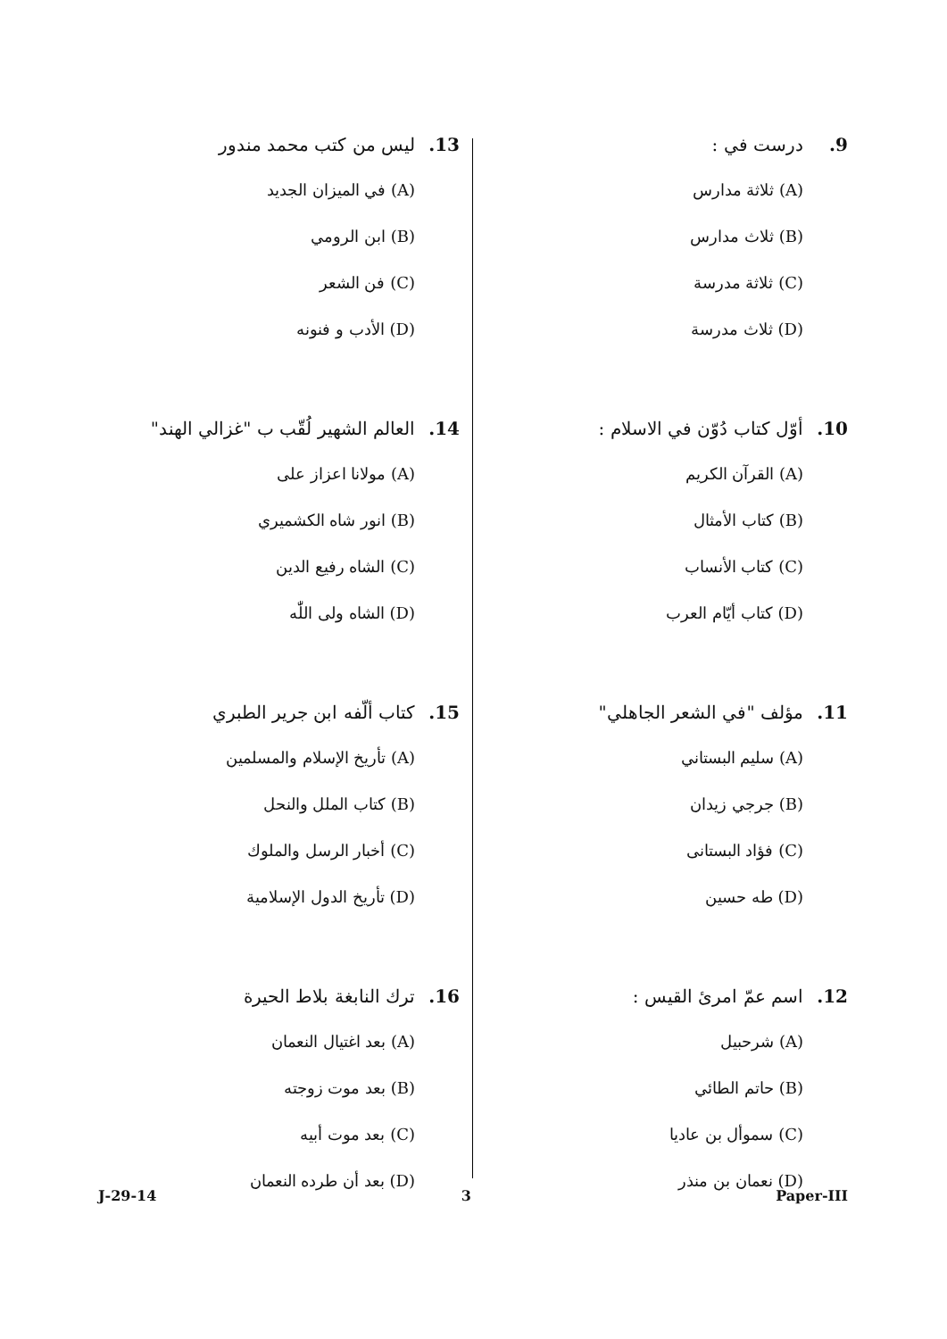9. درست في :
(A) ثلاثة مدارس
(B) ثلاث مدارس
(C) ثلاثة مدرسة
(D) ثلاث مدرسة
10. أوّل كتاب دُوّن في الاسلام :
(A) القرآن الكريم
(B) كتاب الأمثال
(C) كتاب الأنساب
(D) كتاب أيّام العرب
11. مؤلف "في الشعر الجاهلي"
(A) سليم البستاني
(B) جرجي زيدان
(C) فؤاد البستانى
(D) طه حسين
12. اسم عمّ امرئ القيس :
(A) شرحبيل
(B) حاتم الطائي
(C) سموأل بن عاديا
(D) نعمان بن منذر
13. ليس من كتب محمد مندور
(A) في الميزان الجديد
(B) ابن الرومي
(C) فن الشعر
(D) الأدب و فنونه
14. العالم الشهير لُقّب ب "غزالي الهند"
(A) مولانا اعزاز على
(B) انور شاه الكشميري
(C) الشاه رفيع الدين
(D) الشاه ولى اللّٰه
15. كتاب ألّفه ابن جرير الطبري
(A) تأريخ الإسلام والمسلمين
(B) كتاب الملل والنحل
(C) أخبار الرسل والملوك
(D) تأريخ الدول الإسلامية
16. ترك النابغة بلاط الحيرة
(A) بعد اغتيال النعمان
(B) بعد موت زوجته
(C) بعد موت أبيه
(D) بعد أن طرده النعمان
J-29-14 3 Paper-III